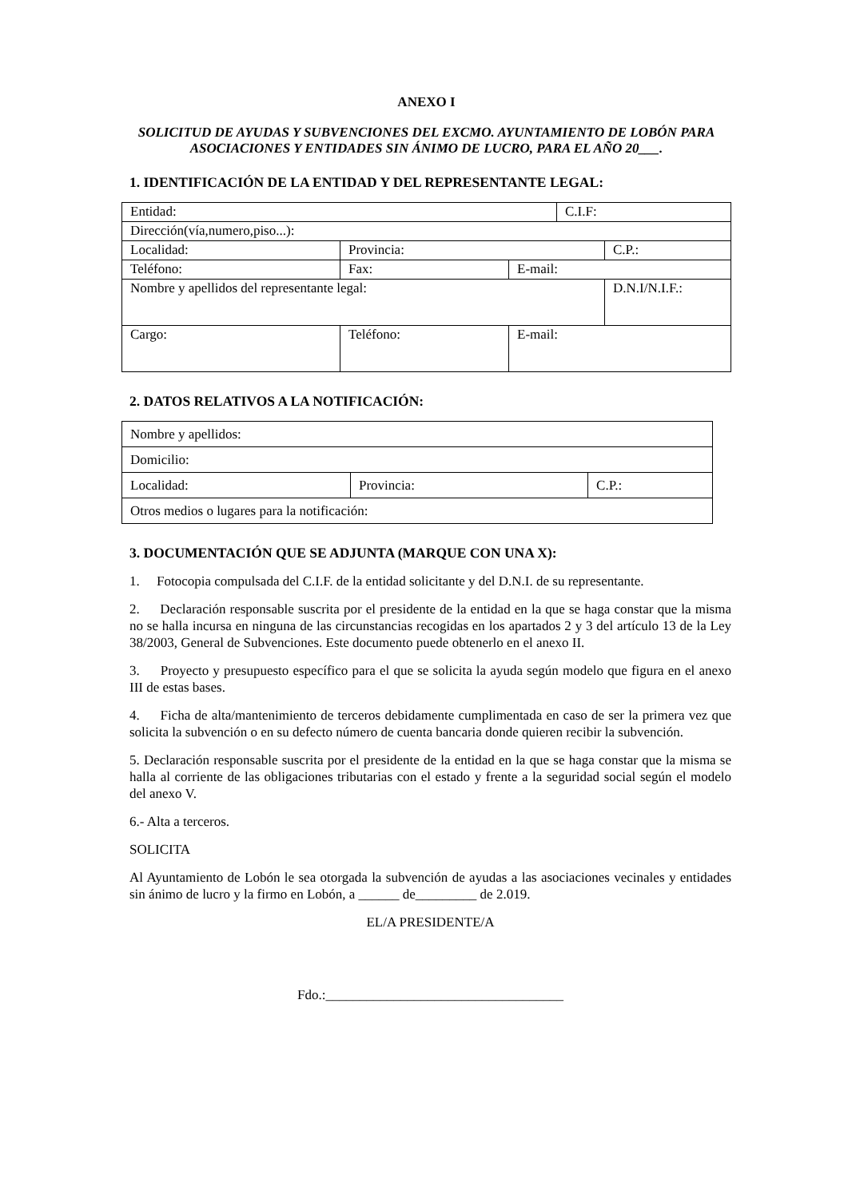ANEXO I
SOLICITUD DE AYUDAS Y SUBVENCIONES DEL EXCMO. AYUNTAMIENTO DE LOBÓN PARA ASOCIACIONES Y ENTIDADES SIN ÁNIMO DE LUCRO, PARA EL AÑO 20___.
1. IDENTIFICACIÓN DE LA ENTIDAD Y DEL REPRESENTANTE LEGAL:
| Entidad: | | | C.I.F: | |
| Dirección(vía,numero,piso...): | | | | |
| Localidad: | Provincia: | | | C.P.: |
| Teléfono: | Fax: | E-mail: | | |
| Nombre y apellidos del representante legal: | | | | D.N.I/N.I.F.: |
| Cargo: | Teléfono: | E-mail: | | |
2. DATOS RELATIVOS A LA NOTIFICACIÓN:
| Nombre y apellidos: | | |
| Domicilio: | | |
| Localidad: | Provincia: | C.P.: |
| Otros medios o lugares para la notificación: | | |
3. DOCUMENTACIÓN QUE SE ADJUNTA (MARQUE CON UNA X):
1. Fotocopia compulsada del C.I.F. de la entidad solicitante y del D.N.I. de su representante.
2. Declaración responsable suscrita por el presidente de la entidad en la que se haga constar que la misma no se halla incursa en ninguna de las circunstancias recogidas en los apartados 2 y 3 del artículo 13 de la Ley 38/2003, General de Subvenciones. Este documento puede obtenerlo en el anexo II.
3. Proyecto y presupuesto específico para el que se solicita la ayuda según modelo que figura en el anexo III de estas bases.
4. Ficha de alta/mantenimiento de terceros debidamente cumplimentada en caso de ser la primera vez que solicita la subvención o en su defecto número de cuenta bancaria donde quieren recibir la subvención.
5. Declaración responsable suscrita por el presidente de la entidad en la que se haga constar que la misma se halla al corriente de las obligaciones tributarias con el estado y frente a la seguridad social según el modelo del anexo V.
6.- Alta a terceros.
SOLICITA
Al Ayuntamiento de Lobón le sea otorgada la subvención de ayudas a las asociaciones vecinales y entidades sin ánimo de lucro y la firmo en Lobón, a ______ de_________ de 2.019.
EL/A PRESIDENTE/A
Fdo.:___________________________________